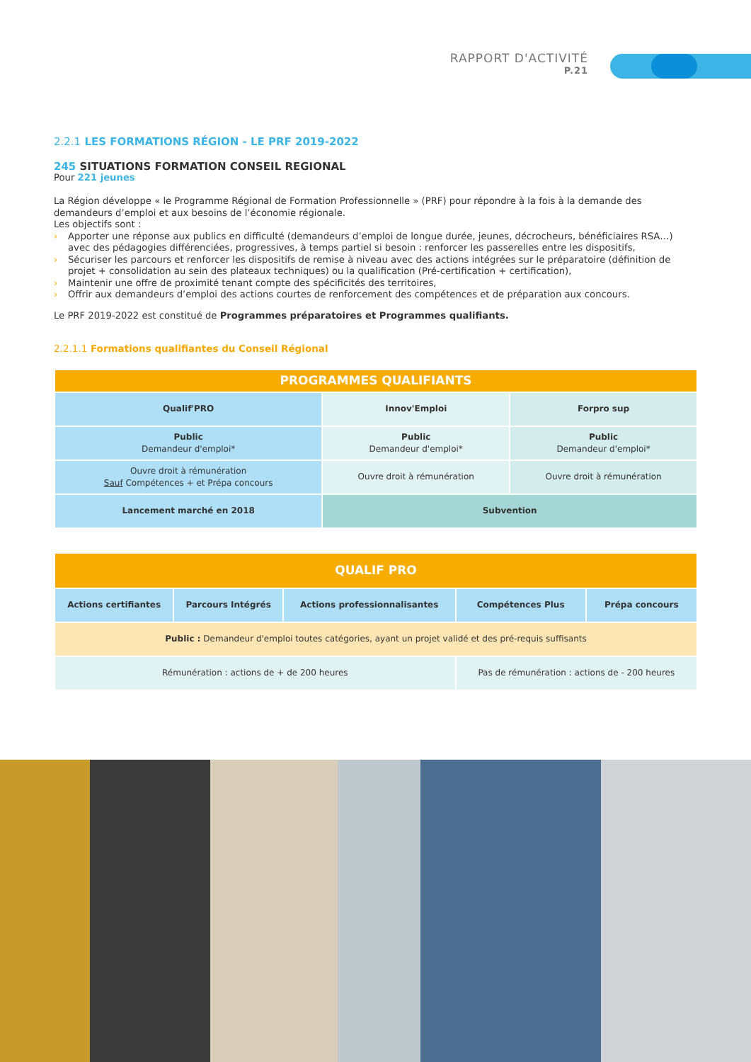RAPPORT D'ACTIVITÉ
P.21
2.2.1 LES FORMATIONS RÉGION - LE PRF 2019-2022
245 SITUATIONS FORMATION CONSEIL REGIONAL
Pour 221 jeunes
La Région développe « le Programme Régional de Formation Professionnelle » (PRF) pour répondre à la fois à la demande des demandeurs d’emploi et aux besoins de l’économie régionale.
Les objectifs sont :
› Apporter une réponse aux publics en difficulté (demandeurs d’emploi de longue durée, jeunes, décrocheurs, bénéficiaires RSA…) avec des pédagogies différenciées, progressives, à temps partiel si besoin : renforcer les passerelles entre les dispositifs,
› Sécuriser les parcours et renforcer les dispositifs de remise à niveau avec des actions intégrées sur le préparatoire (définition de projet + consolidation au sein des plateaux techniques) ou la qualification (Pré-certification + certification),
› Maintenir une offre de proximité tenant compte des spécificités des territoires,
› Offrir aux demandeurs d’emploi des actions courtes de renforcement des compétences et de préparation aux concours.
Le PRF 2019-2022 est constitué de Programmes préparatoires et Programmes qualifiants.
2.2.1.1 Formations qualifiantes du Conseil Régional
| PROGRAMMES QUALIFIANTS | | |
| --- | --- | --- |
| Qualif'PRO | Innov'Emploi | Forpro sup |
| Public Demandeur d'emploi* | Public Demandeur d'emploi* | Public Demandeur d'emploi* |
| Ouvre droit à rémunération Sauf Compétences + et Prépa concours | Ouvre droit à rémunération | Ouvre droit à rémunération |
| Lancement marché en 2018 | Subvention | |
| QUALIF PRO | | | | |
| --- | --- | --- | --- | --- |
| Actions certifiantes | Parcours Intégrés | Actions professionnalisantes | Compétences Plus | Prépa concours |
| Public : Demandeur d'emploi toutes catégories, ayant un projet validé et des pré-requis suffisants | | | | |
| Rémunération : actions de + de 200 heures | | | Pas de rémunération : actions de - 200 heures | |